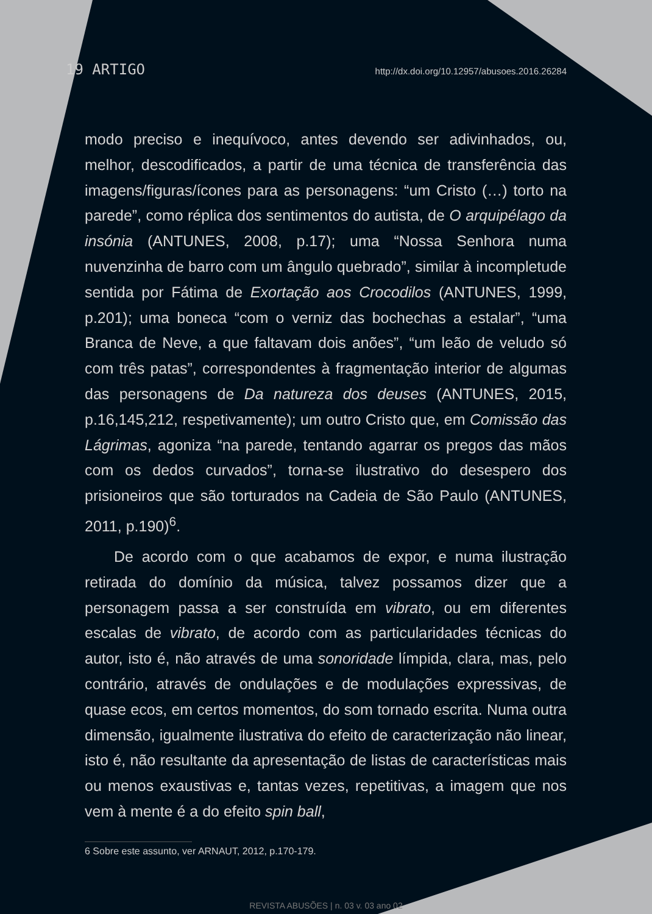19 ARTIGO http://dx.doi.org/10.12957/abusoes.2016.26284
modo preciso e inequívoco, antes devendo ser adivinhados, ou, melhor, descodificados, a partir de uma técnica de transferência das imagens/figuras/ícones para as personagens: “um Cristo (…) torto na parede”, como réplica dos sentimentos do autista, de O arquipélago da insónia (ANTUNES, 2008, p.17); uma “Nossa Senhora numa nuvenzinha de barro com um ângulo quebrado”, similar à incompletude sentida por Fátima de Exortação aos Crocodilos (ANTUNES, 1999, p.201); uma boneca “com o verniz das bochechas a estalar”, “uma Branca de Neve, a que faltavam dois anões”, “um leão de veludo só com três patas”, correspondentes à fragmentação interior de algumas das personagens de Da natureza dos deuses (ANTUNES, 2015, p.16,145,212, respetivamente); um outro Cristo que, em Comissão das Lágrimas, agoniza “na parede, tentando agarrar os pregos das mãos com os dedos curvados”, torna-se ilustrativo do desespero dos prisioneiros que são torturados na Cadeia de São Paulo (ANTUNES, 2011, p.190)<sup>6</sup>.
De acordo com o que acabamos de expor, e numa ilustração retirada do domínio da música, talvez possamos dizer que a personagem passa a ser construída em vibrato, ou em diferentes escalas de vibrato, de acordo com as particularidades técnicas do autor, isto é, não através de uma sonoridade límpida, clara, mas, pelo contrário, através de ondulações e de modulações expressivas, de quase ecos, em certos momentos, do som tornado escrita. Numa outra dimensão, igualmente ilustrativa do efeito de caracterização não linear, isto é, não resultante da apresentação de listas de características mais ou menos exaustivas e, tantas vezes, repetitivas, a imagem que nos vem à mente é a do efeito spin ball,
6 Sobre este assunto, ver ARNAUT, 2012, p.170-179.
REVISTA ABUSÕES | n. 03 v. 03 ano 02